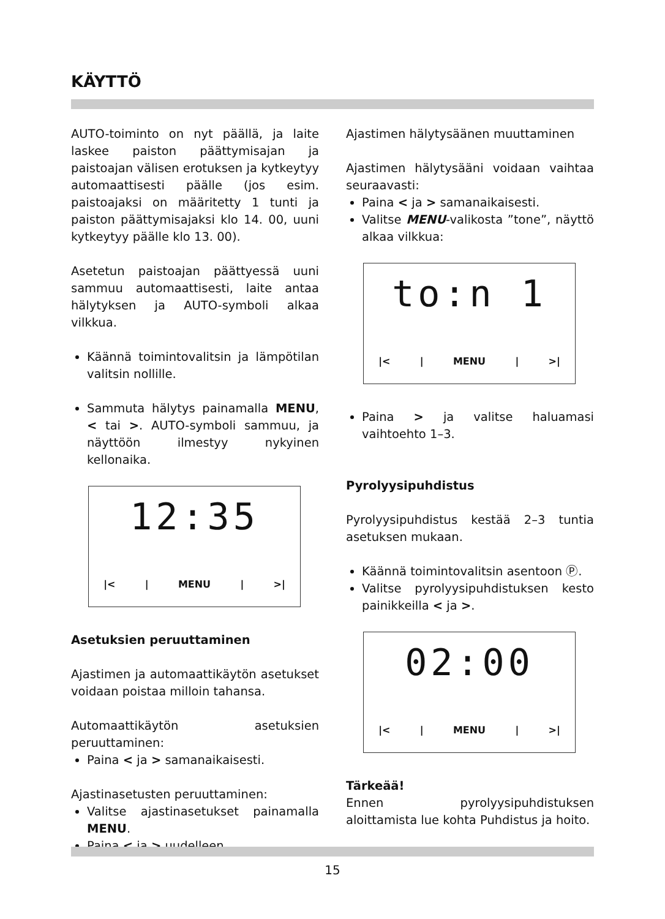KÄYTTÖ
AUTO-toiminto on nyt päällä, ja laite laskee paiston päättymisajan ja paistoajan välisen erotuksen ja kytkeytyy automaattisesti päälle (jos esim. paistoajaksi on määritetty 1 tunti ja paiston päättymisajaksi klo 14. 00, uuni kytkeytyy päälle klo 13. 00).
Asetetun paistoajan päättyessä uuni sammuu automaattisesti, laite antaa hälytyksen ja AUTO-symboli alkaa vilkkua.
Käännä toimintovalitsin ja lämpötilan valitsin nollille.
Sammuta hälytys painamalla MENU, < tai >. AUTO-symboli sammuu, ja näyttöön ilmestyy nykyinen kellonaika.
12:35
|< | MENU | >|
Asetuksien peruuttaminen
Ajastimen ja automaattikäytön asetukset voidaan poistaa milloin tahansa.
Automaattikäytön asetuksien peruuttaminen:
Paina < ja > samanaikaisesti.
Ajastinasetusten peruuttaminen:
Valitse ajastinasetukset painamalla MENU.
Paina < ja > uudelleen.
Ajastimen hälytysäänen muuttaminen
Ajastimen hälytysääni voidaan vaihtaa seuraavasti:
Paina < ja > samanaikaisesti.
Valitse MENU-valikosta ”tone”, näyttö alkaa vilkkua:
to:n 1
|< | MENU | >|
Paina > ja valitse haluamasi vaihtoehto 1–3.
Pyrolyysipuhdistus
Pyrolyysipuhdistus kestää 2–3 tuntia asetuksen mukaan.
Käännä toimintovalitsin asentoon Ⓟ.
Valitse pyrolyysipuhdistuksen kesto painikkeilla < ja >.
02:00
|< | MENU | >|
Tärkeää!
Ennen pyrolyysipuhdistuksen aloittamista lue kohta Puhdistus ja hoito.
15